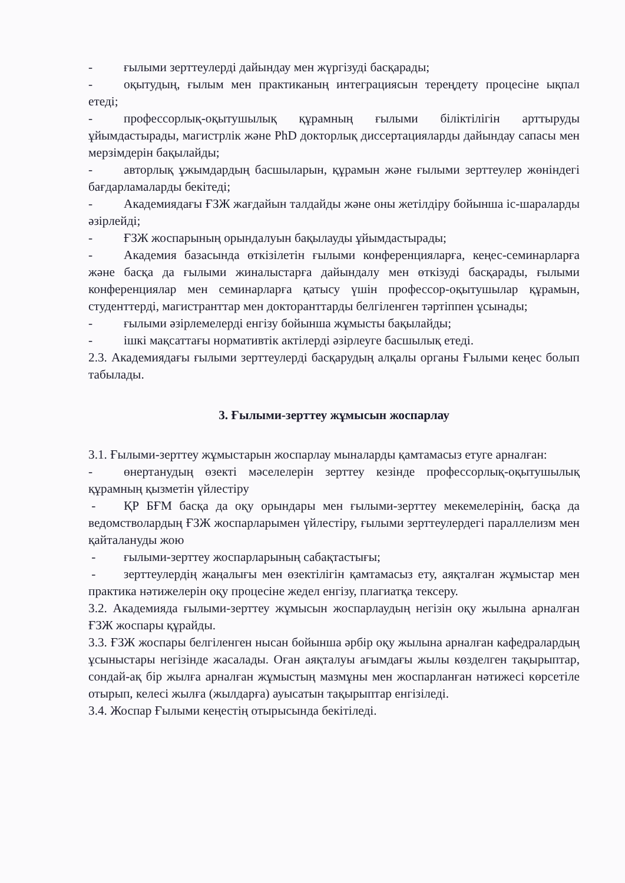- ғылыми зерттеулерді дайындау мен жүргізуді басқарады;
- оқытудың, ғылым мен практиканың интеграциясын тереңдету процесіне ықпал етеді;
- профессорлық-оқытушылық құрамның ғылыми біліктілігін арттыруды ұйымдастырады, магистрлік және PhD докторлық диссертацияларды дайындау сапасы мен мерзімдерін бақылайды;
- авторлық ұжымдардың басшыларын, құрамын және ғылыми зерттеулер жөніндегі бағдарламаларды бекітеді;
- Академиядағы ҒЗЖ жағдайын талдайды және оны жетілдіру бойынша іс-шараларды әзірлейді;
- ҒЗЖ жоспарының орындалуын бақылауды ұйымдастырады;
- Академия базасында өткізілетін ғылыми конференцияларға, кеңес-семинарларға және басқа да ғылыми жиналыстарға дайындалу мен өткізуді басқарады, ғылыми конференциялар мен семинарларға қатысу үшін профессор-оқытушылар құрамын, студенттерді, магистранттар мен докторанттарды белгіленген тәртіппен ұсынады;
- ғылыми әзірлемелерді енгізу бойынша жұмысты бақылайды;
- ішкі мақсаттағы нормативтік актілерді әзірлеуге басшылық етеді.
2.3. Академиядағы ғылыми зерттеулерді басқарудың алқалы органы Ғылыми кеңес болып табылады.
3. Ғылыми-зерттеу жұмысын жоспарлау
3.1. Ғылыми-зерттеу жұмыстарын жоспарлау мыналарды қамтамасыз етуге арналған:
- өнертанудың өзекті мәселелерін зерттеу кезінде профессорлық-оқытушылық құрамның қызметін үйлестіру
- ҚР БҒМ басқа да оқу орындары мен ғылыми-зерттеу мекемелерінің, басқа да ведомстволардың ҒЗЖ жоспарларымен үйлестіру, ғылыми зерттеулердегі параллелизм мен қайталануды жою
- ғылыми-зерттеу жоспарларының сабақтастығы;
- зерттеулердің жаңалығы мен өзектілігін қамтамасыз ету, аяқталған жұмыстар мен практика нәтижелерін оқу процесіне жедел енгізу, плагиатқа тексеру.
3.2. Академияда ғылыми-зерттеу жұмысын жоспарлаудың негізін оқу жылына арналған ҒЗЖ жоспары құрайды.
3.3. ҒЗЖ жоспары белгіленген нысан бойынша әрбір оқу жылына арналған кафедралардың ұсыныстары негізінде жасалады. Оған аяқталуы ағымдағы жылы көзделген тақырыптар, сондай-ақ бір жылға арналған жұмыстың мазмұны мен жоспарланған нәтижесі көрсетіле отырып, келесі жылға (жылдарға) ауысатын тақырыптар енгізіледі.
3.4. Жоспар Ғылыми кеңестің отырысында бекітіледі.